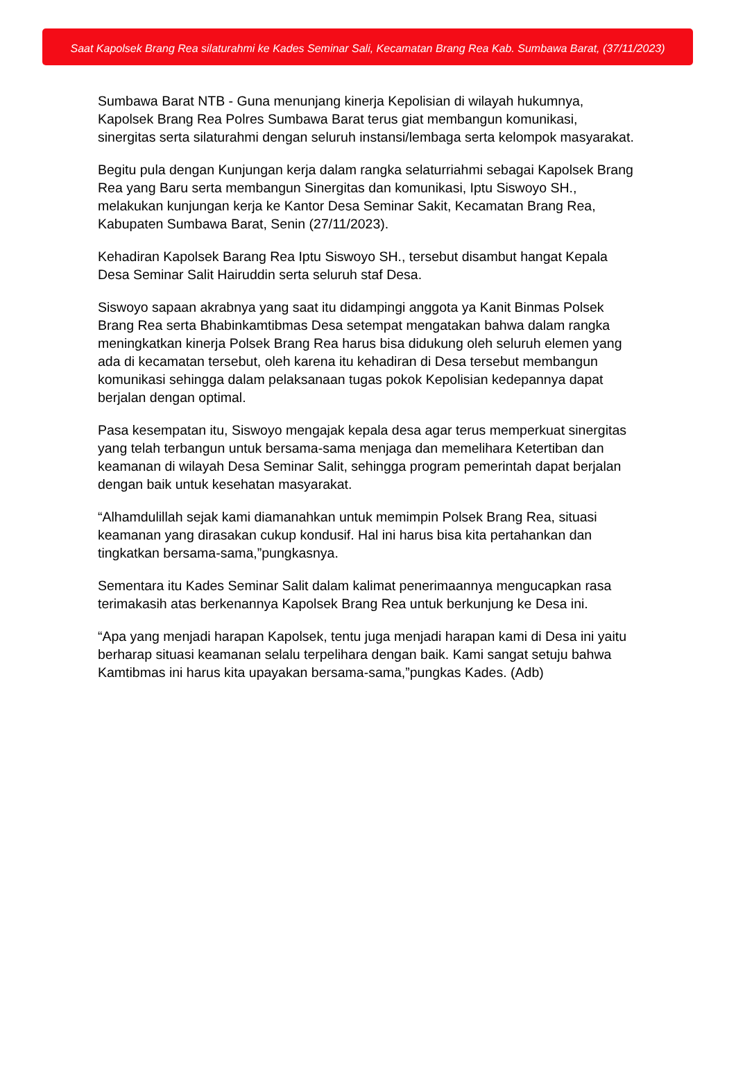Saat Kapolsek Brang Rea silaturahmi ke Kades Seminar Sali, Kecamatan Brang Rea Kab. Sumbawa Barat, (37/11/2023)
Sumbawa Barat NTB - Guna menunjang kinerja Kepolisian di wilayah hukumnya, Kapolsek Brang Rea Polres Sumbawa Barat terus giat membangun komunikasi, sinergitas serta silaturahmi dengan seluruh instansi/lembaga serta kelompok masyarakat.
Begitu pula dengan Kunjungan kerja dalam rangka selaturriahmi sebagai Kapolsek Brang Rea yang Baru serta membangun Sinergitas dan komunikasi, Iptu Siswoyo SH., melakukan kunjungan kerja ke Kantor Desa Seminar Sakit, Kecamatan Brang Rea, Kabupaten Sumbawa Barat, Senin (27/11/2023).
Kehadiran Kapolsek Barang Rea Iptu Siswoyo SH., tersebut disambut hangat Kepala Desa Seminar Salit Hairuddin serta seluruh staf Desa.
Siswoyo sapaan akrabnya yang saat itu didampingi anggota ya Kanit Binmas Polsek Brang Rea serta Bhabinkamtibmas Desa setempat mengatakan bahwa dalam rangka meningkatkan kinerja Polsek Brang Rea harus bisa didukung oleh seluruh elemen yang ada di kecamatan tersebut, oleh karena itu kehadiran di Desa tersebut membangun komunikasi sehingga dalam pelaksanaan tugas pokok Kepolisian kedepannya dapat berjalan dengan optimal.
Pasa kesempatan itu, Siswoyo mengajak kepala desa agar terus memperkuat sinergitas yang telah terbangun untuk bersama-sama menjaga dan memelihara Ketertiban dan keamanan di wilayah Desa Seminar Salit, sehingga program pemerintah dapat berjalan dengan baik untuk kesehatan masyarakat.
“Alhamdulillah sejak kami diamanahkan untuk memimpin Polsek Brang Rea, situasi keamanan yang dirasakan cukup kondusif. Hal ini harus bisa kita pertahankan dan tingkatkan bersama-sama,”pungkasnya.
Sementara itu Kades Seminar Salit dalam kalimat penerimaannya mengucapkan rasa terimakasih atas berkenannya Kapolsek Brang Rea untuk berkunjung ke Desa ini.
“Apa yang menjadi harapan Kapolsek, tentu juga menjadi harapan kami di Desa ini yaitu berharap situasi keamanan selalu terpelihara dengan baik. Kami sangat setuju bahwa Kamtibmas ini harus kita upayakan bersama-sama,”pungkas Kades. (Adb)